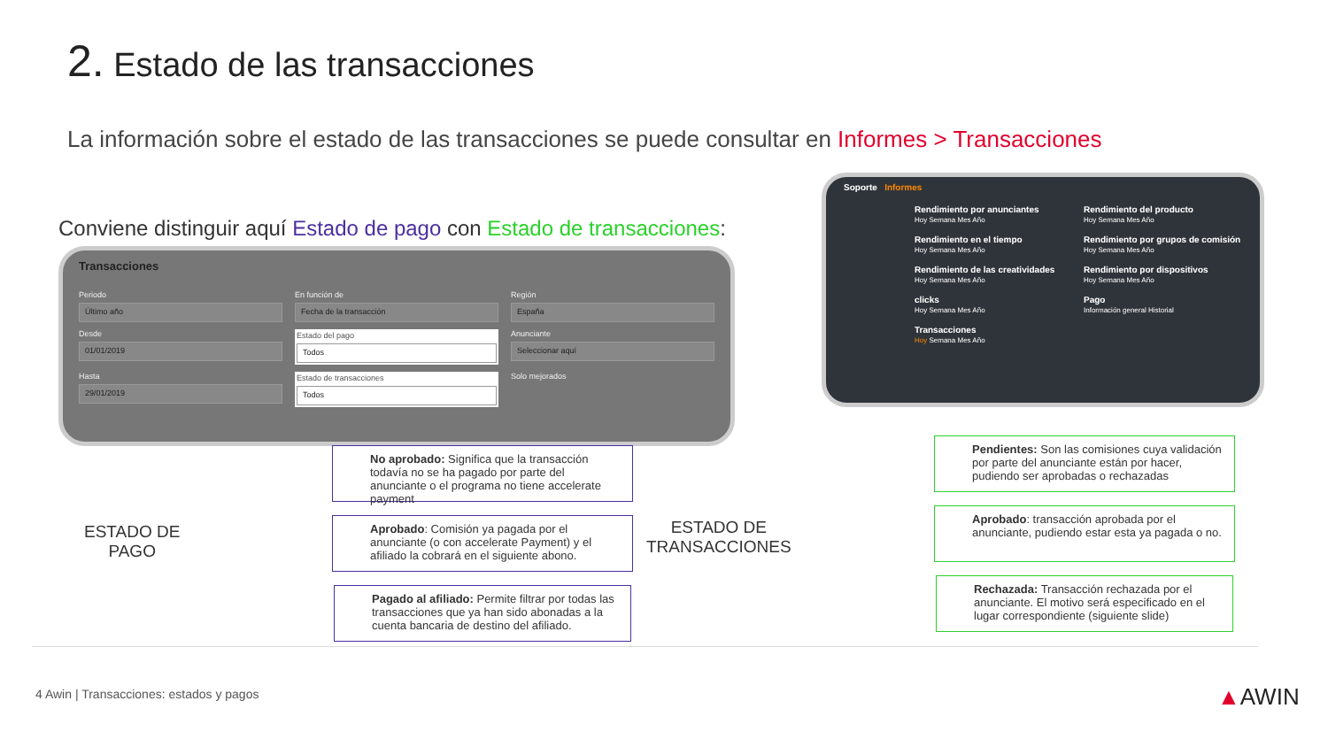2. Estado de las transacciones
La información sobre el estado de las transacciones se puede consultar en Informes > Transacciones
Conviene distinguir aquí Estado de pago con Estado de transacciones:
Transacciones
Periodo
Último año
En función de
Fecha de la transacción
Región
España
Desde
01/01/2019
Estado del pago
Todos
Anunciante
Seleccionar aquí
Hasta
29/01/2019
Estado de transacciones
Todos
Solo mejorados
Soporte Informes
Rendimiento por anunciantes
Hoy Semana Mes Año
Rendimiento del producto
Hoy Semana Mes Año
Rendimiento en el tiempo
Hoy Semana Mes Año
Rendimiento por grupos de comisión
Hoy Semana Mes Año
Rendimiento de las creatividades
Hoy Semana Mes Año
Rendimiento por dispositivos
Hoy Semana Mes Año
clicks
Hoy Semana Mes Año
Pago
Información general Historial
Transacciones
Hoy Semana Mes Año
ESTADO DE
PAGO
No aprobado: Significa que la transacción todavía no se ha pagado por parte del anunciante o el programa no tiene accelerate payment
Aprobado: Comisión ya pagada por el anunciante (o con accelerate Payment) y el afiliado la cobrará en el siguiente abono.
Pagado al afiliado: Permite filtrar por todas las transacciones que ya han sido abonadas a la cuenta bancaria de destino del afiliado.
ESTADO DE
TRANSACCIONES
Pendientes: Son las comisiones cuya validación por parte del anunciante están por hacer, pudiendo ser aprobadas o rechazadas
Aprobado: transacción aprobada por el anunciante, pudiendo estar esta ya pagada o no.
Rechazada: Transacción rechazada por el anunciante. El motivo será especificado en el lugar correspondiente (siguiente slide)
4 Awin | Transacciones: estados y pagos
▲AWIN